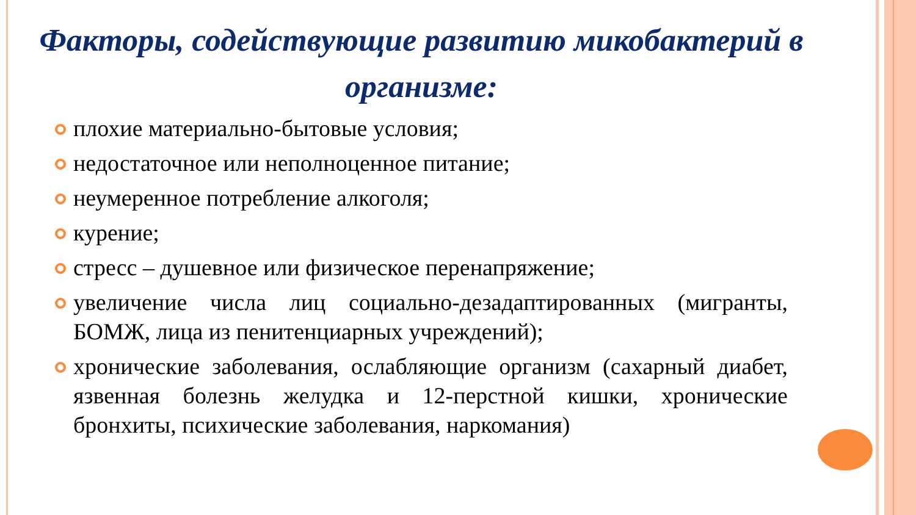Факторы, содействующие развитию микобактерий в организме:
плохие материально-бытовые условия;
недостаточное или неполноценное питание;
неумеренное потребление алкоголя;
курение;
стресс – душевное или физическое перенапряжение;
увеличение числа лиц социально-дезадаптированных (мигранты, БОМЖ, лица из пенитенциарных учреждений);
хронические заболевания, ослабляющие организм (сахарный диабет, язвенная болезнь желудка и 12-перстной кишки, хронические бронхиты, психические заболевания, наркомания)